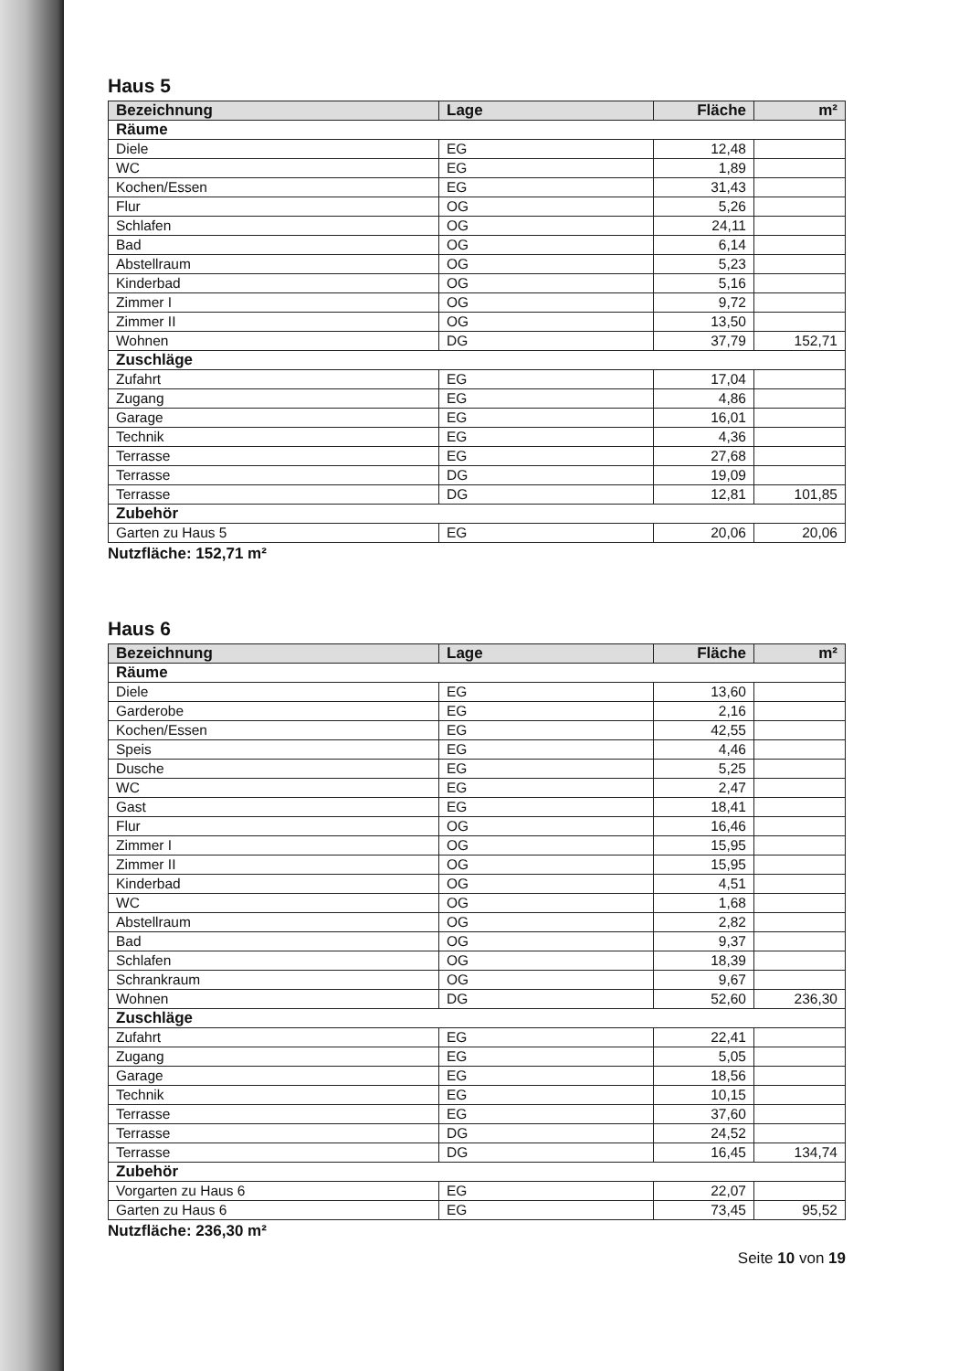Haus 5
| Bezeichnung | Lage | Fläche | m² |
| --- | --- | --- | --- |
| Räume | | | |
| Diele | EG | 12,48 | |
| WC | EG | 1,89 | |
| Kochen/Essen | EG | 31,43 | |
| Flur | OG | 5,26 | |
| Schlafen | OG | 24,11 | |
| Bad | OG | 6,14 | |
| Abstellraum | OG | 5,23 | |
| Kinderbad | OG | 5,16 | |
| Zimmer I | OG | 9,72 | |
| Zimmer II | OG | 13,50 | |
| Wohnen | DG | 37,79 | 152,71 |
| Zuschläge | | | |
| Zufahrt | EG | 17,04 | |
| Zugang | EG | 4,86 | |
| Garage | EG | 16,01 | |
| Technik | EG | 4,36 | |
| Terrasse | EG | 27,68 | |
| Terrasse | DG | 19,09 | |
| Terrasse | DG | 12,81 | 101,85 |
| Zubehör | | | |
| Garten zu Haus 5 | EG | 20,06 | 20,06 |
Nutzfläche: 152,71 m²
Haus 6
| Bezeichnung | Lage | Fläche | m² |
| --- | --- | --- | --- |
| Räume | | | |
| Diele | EG | 13,60 | |
| Garderobe | EG | 2,16 | |
| Kochen/Essen | EG | 42,55 | |
| Speis | EG | 4,46 | |
| Dusche | EG | 5,25 | |
| WC | EG | 2,47 | |
| Gast | EG | 18,41 | |
| Flur | OG | 16,46 | |
| Zimmer I | OG | 15,95 | |
| Zimmer II | OG | 15,95 | |
| Kinderbad | OG | 4,51 | |
| WC | OG | 1,68 | |
| Abstellraum | OG | 2,82 | |
| Bad | OG | 9,37 | |
| Schlafen | OG | 18,39 | |
| Schrankraum | OG | 9,67 | |
| Wohnen | DG | 52,60 | 236,30 |
| Zuschläge | | | |
| Zufahrt | EG | 22,41 | |
| Zugang | EG | 5,05 | |
| Garage | EG | 18,56 | |
| Technik | EG | 10,15 | |
| Terrasse | EG | 37,60 | |
| Terrasse | DG | 24,52 | |
| Terrasse | DG | 16,45 | 134,74 |
| Zubehör | | | |
| Vorgarten zu Haus 6 | EG | 22,07 | |
| Garten zu Haus 6 | EG | 73,45 | 95,52 |
Nutzfläche: 236,30 m²
Seite 10 von 19